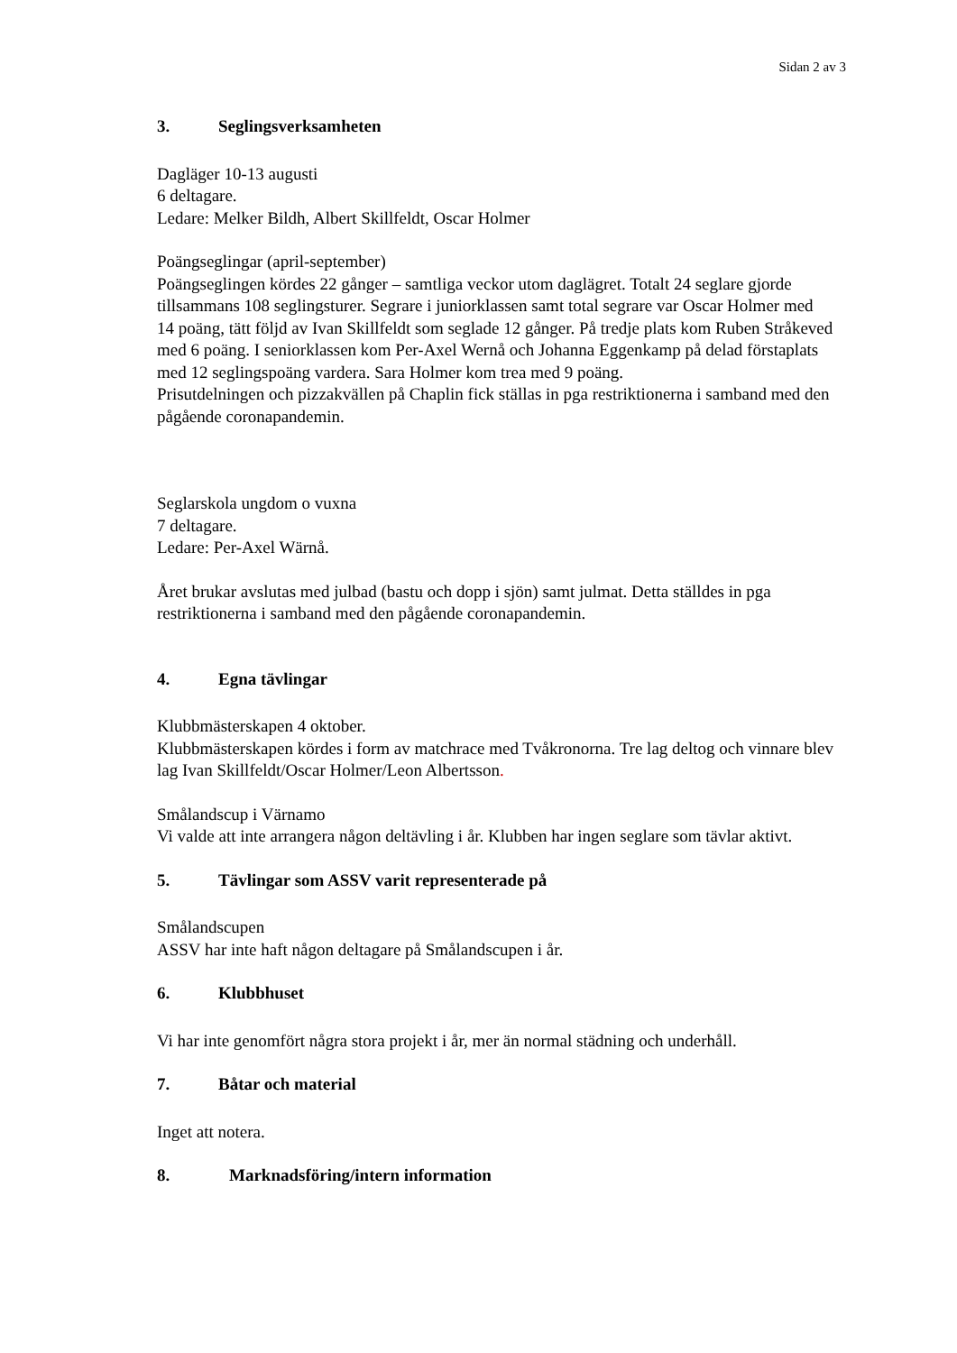Sidan 2 av 3
3. Seglingsverksamheten
Dagläger 10-13 augusti
6 deltagare.
Ledare: Melker Bildh, Albert Skillfeldt, Oscar Holmer
Poängseglingar (april-september)
Poängseglingen kördes 22 gånger – samtliga veckor utom daglägret. Totalt 24 seglare gjorde tillsammans 108 seglingsturer. Segrare i juniorklassen samt total segrare var Oscar Holmer med 14 poäng, tätt följd av Ivan Skillfeldt som seglade 12 gånger. På tredje plats kom Ruben Stråkeved med 6 poäng. I seniorklassen kom Per-Axel Wernå och Johanna Eggenkamp på delad förstaplats med 12 seglingspoäng vardera. Sara Holmer kom trea med 9 poäng.
Prisutdelningen och pizzakvällen på Chaplin fick ställas in pga restriktionerna i samband med den pågående coronapandemin.
Seglarskola ungdom o vuxna
7 deltagare.
Ledare: Per-Axel Wärnå.
Året brukar avslutas med julbad (bastu och dopp i sjön) samt julmat. Detta ställdes in pga restriktionerna i samband med den pågående coronapandemin.
4. Egna tävlingar
Klubbmästerskapen 4 oktober.
Klubbmästerskapen kördes i form av matchrace med Tvåkronorna. Tre lag deltog och vinnare blev lag Ivan Skillfeldt/Oscar Holmer/Leon Albertsson.
Smålandscup i Värnamo
Vi valde att inte arrangera någon deltävling i år. Klubben har ingen seglare som tävlar aktivt.
5. Tävlingar som ASSV varit representerade på
Smålandscupen
ASSV har inte haft någon deltagare på Smålandscupen i år.
6. Klubbhuset
Vi har inte genomfört några stora projekt i år, mer än normal städning och underhåll.
7. Båtar och material
Inget att notera.
8. Marknadsföring/intern information